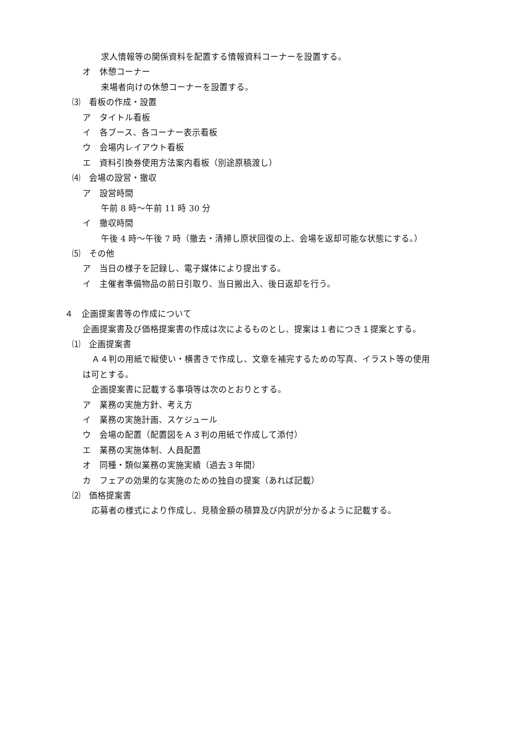求人情報等の関係資料を配置する情報資料コーナーを設置する。
オ　休憩コーナー
来場者向けの休憩コーナーを設置する。
⑶　看板の作成・設置
ア　タイトル看板
イ　各ブース、各コーナー表示看板
ウ　会場内レイアウト看板
エ　資料引換券使用方法案内看板（別途原稿渡し）
⑷　会場の設営・撤収
ア　設営時間
午前 8 時～午前 11 時 30 分
イ　撤収時間
午後 4 時～午後 7 時（撤去・清掃し原状回復の上、会場を返却可能な状態にする。）
⑸　その他
ア　当日の様子を記録し、電子媒体により提出する。
イ　主催者準備物品の前日引取り、当日搬出入、後日返却を行う。
４　企画提案書等の作成について
企画提案書及び価格提案書の作成は次によるものとし、提案は１者につき１提案とする。
⑴　企画提案書
Ａ４判の用紙で縦使い・横書きで作成し、文章を補完するための写真、イラスト等の使用
は可とする。
企画提案書に記載する事項等は次のとおりとする。
ア　業務の実施方針、考え方
イ　業務の実施計画、スケジュール
ウ　会場の配置（配置図をＡ３判の用紙で作成して添付）
エ　業務の実施体制、人員配置
オ　同種・類似業務の実施実績（過去３年間）
カ　フェアの効果的な実施のための独自の提案（あれば記載）
⑵　価格提案書
応募者の様式により作成し、見積金額の積算及び内訳が分かるように記載する。